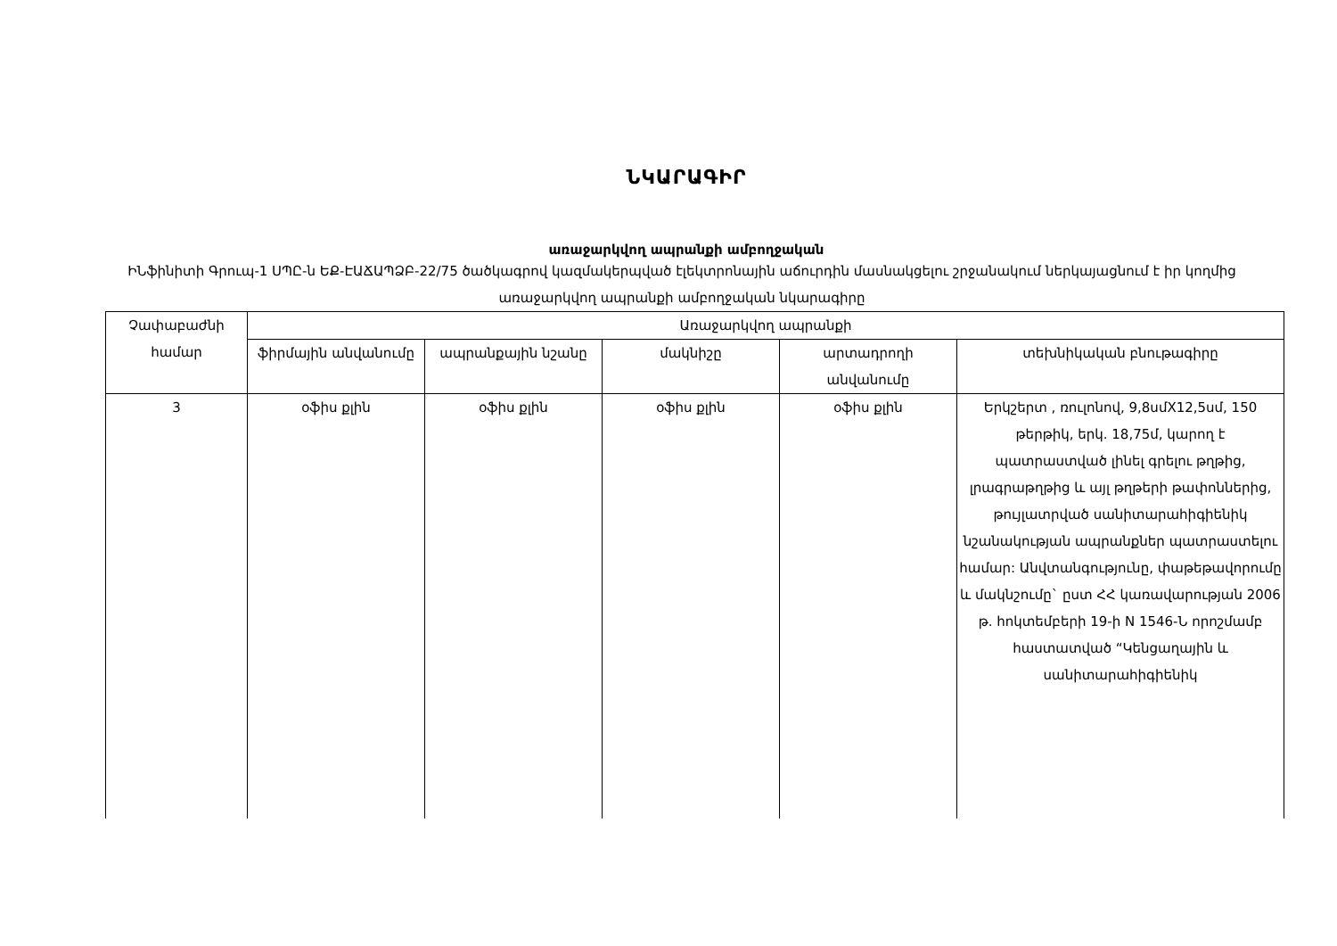ՆԿԱՐԱԳԻՐ
առաջարկվող ապրանքի ամբողջական
ԻՆֆինիտի Գրուպ-1 ՍՊԸ-ն ԵՔ-ԷԱՃԱՊՁԲ-22/75 ծածկագրով կազմակերպված էլեկտրոնային աճուրդին մասնակցելու շրջանակում ներկայացնում է իր կողմից առաջարկվող ապրանքի ամբողջական նկարագիրը
| Չափաբաժնի համար | Առաջարկվող ապրանքի | | | | |
| --- | --- | --- | --- | --- | --- |
| | ֆիրմային անվանումը | ապրանքային նշանը | մակնիշը | արտադրողի անվանումը | տեխնիկական բնութագիրը |
| 3 | օֆիս քլին | օֆիս քլին | օֆիս քլին | օֆիս քլին | Երկշերտ , ռուլոնով, 9,8սմX12,5սմ, 150 թերթիկ, երկ. 18,75մ, կարող է պատրաստված լինել գրելու թղթից, լրագրաթղթից և այլ թղթերի թափոններից, թույլատրված սանիտարահիգիենիկ նշանակության ապրանքներ պատրաստելու համար: Անվտանգությունը, փաթեթավորումը և մակնշումը` ըստ ՀՀ կառավարության 2006 թ. հոկտեմբերի 19-ի N 1546-Ն որոշմամբ հաստատված “Կենցաղային և սանիտարահիգիենիկ |